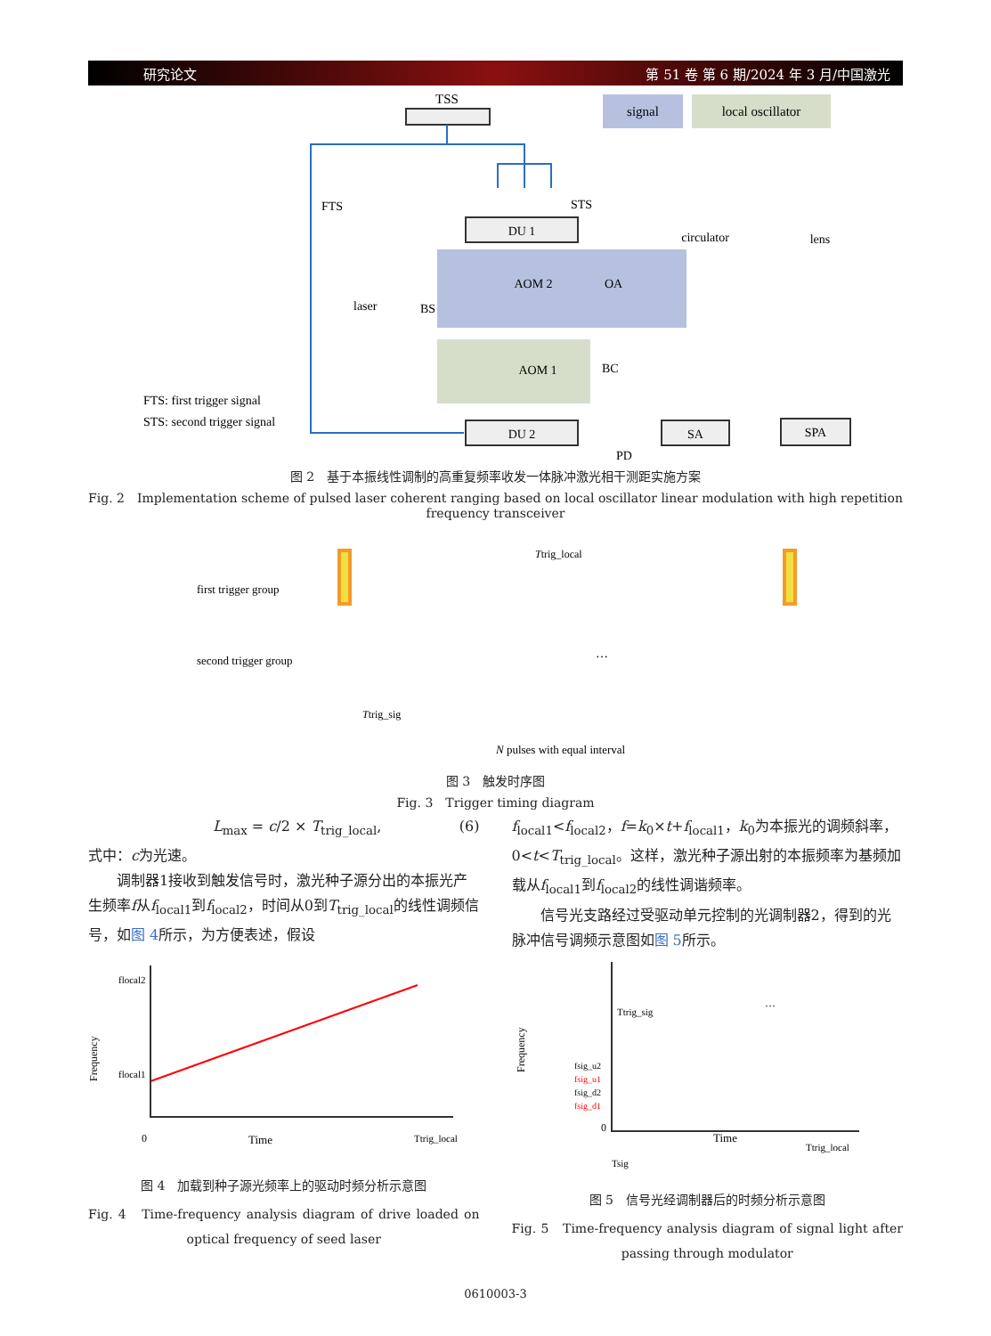研究论文 第 51 卷 第 6 期/2024 年 3 月/中国激光
signal
local oscillator
TSS
FTS
STS
DU 1
AOM 2
OA
circulator
lens
laser
BS
AOM 1
BC
FTS: first trigger signal
STS: second trigger signal
DU 2
SA
SPA
PD
图 2　基于本振线性调制的高重复频率收发一体脉冲激光相干测距实施方案
Fig. 2　Implementation scheme of pulsed laser coherent ranging based on local oscillator linear modulation with high repetition frequency transceiver
Ttrig_local
first trigger group
second trigger group
…
Ttrig_sig
N pulses with equal interval
图 3　触发时序图
Fig. 3　Trigger timing diagram
L<sub>max</sub> = c/2 × T<sub>trig_local</sub>, (6)
式中：c为光速。
　　调制器1接收到触发信号时，激光种子源分出的本振光产生频率f从f<sub>local1</sub>到f<sub>local2</sub>，时间从0到T<sub>trig_local</sub>的线性调频信号，如图 4所示，为方便表述，假设
flocal2
flocal1
Frequency
0
Time
Ttrig_local
图 4　加载到种子源光频率上的驱动时频分析示意图
Fig. 4　Time-frequency analysis diagram of drive loaded on optical frequency of seed laser
f<sub>local1</sub><f<sub>local2</sub>，f=k<sub>0</sub>×t+f<sub>local1</sub>，k<sub>0</sub>为本振光的调频斜率，0<t<T<sub>trig_local</sub>。这样，激光种子源出射的本振频率为基频加载从f<sub>local1</sub>到f<sub>local2</sub>的线性调谐频率。
　　信号光支路经过受驱动单元控制的光调制器2，得到的光脉冲信号调频示意图如图 5所示。
Frequency
Ttrig_sig
fsig_u2
fsig_u1
fsig_d2
fsig_d1
0
Time
Ttrig_local
Tsig
…
图 5　信号光经调制器后的时频分析示意图
Fig. 5　Time-frequency analysis diagram of signal light after passing through modulator
0610003-3